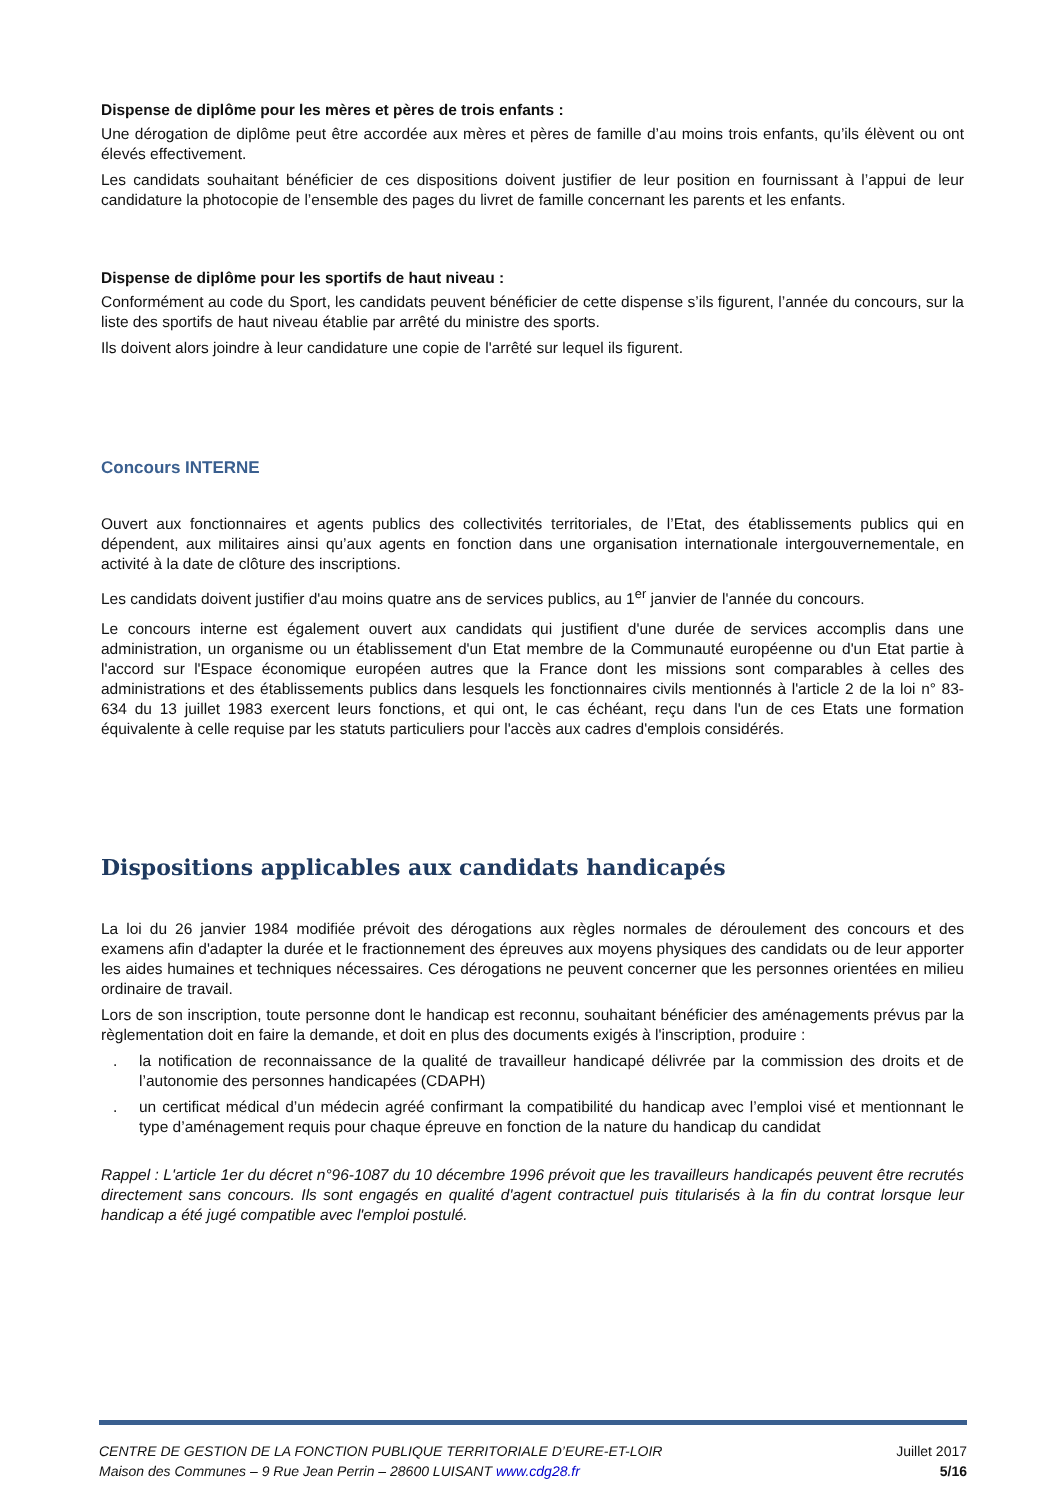Dispense de diplôme pour les mères et pères de trois enfants :
Une dérogation de diplôme peut être accordée aux mères et pères de famille d’au moins trois enfants, qu’ils élèvent ou ont élevés effectivement.
Les candidats souhaitant bénéficier de ces dispositions doivent justifier de leur position en fournissant à l’appui de leur candidature la photocopie de l’ensemble des pages du livret de famille concernant les parents et les enfants.
Dispense de diplôme pour les sportifs de haut niveau :
Conformément au code du Sport, les candidats peuvent bénéficier de cette dispense s’ils figurent, l’année du concours, sur la liste des sportifs de haut niveau établie par arrêté du ministre des sports.
Ils doivent alors joindre à leur candidature une copie de l'arrêté sur lequel ils figurent.
Concours INTERNE
Ouvert aux fonctionnaires et agents publics des collectivités territoriales, de l’Etat, des établissements publics qui en dépendent, aux militaires ainsi qu’aux agents en fonction dans une organisation internationale intergouvernementale, en activité à la date de clôture des inscriptions.
Les candidats doivent justifier d'au moins quatre ans de services publics, au 1<sup>er</sup> janvier de l'année du concours.
Le concours interne est également ouvert aux candidats qui justifient d'une durée de services accomplis dans une administration, un organisme ou un établissement d'un Etat membre de la Communauté européenne ou d'un Etat partie à l'accord sur l'Espace économique européen autres que la France dont les missions sont comparables à celles des administrations et des établissements publics dans lesquels les fonctionnaires civils mentionnés à l'article 2 de la loi n° 83-634 du 13 juillet 1983 exercent leurs fonctions, et qui ont, le cas échéant, reçu dans l'un de ces Etats une formation équivalente à celle requise par les statuts particuliers pour l'accès aux cadres d'emplois considérés.
Dispositions applicables aux candidats handicapés
La loi du 26 janvier 1984 modifiée prévoit des dérogations aux règles normales de déroulement des concours et des examens afin d'adapter la durée et le fractionnement des épreuves aux moyens physiques des candidats ou de leur apporter les aides humaines et techniques nécessaires. Ces dérogations ne peuvent concerner que les personnes orientées en milieu ordinaire de travail.
Lors de son inscription, toute personne dont le handicap est reconnu, souhaitant bénéficier des aménagements prévus par la règlementation doit en faire la demande, et doit en plus des documents exigés à l'inscription, produire :
. la notification de reconnaissance de la qualité de travailleur handicapé délivrée par la commission des droits et de l’autonomie des personnes handicapées (CDAPH)
. un certificat médical d’un médecin agréé confirmant la compatibilité du handicap avec l’emploi visé et mentionnant le type d’aménagement requis pour chaque épreuve en fonction de la nature du handicap du candidat
Rappel : L'article 1er du décret n°96-1087 du 10 décembre 1996 prévoit que les travailleurs handicapés peuvent être recrutés directement sans concours. Ils sont engagés en qualité d'agent contractuel puis titularisés à la fin du contrat lorsque leur handicap a été jugé compatible avec l'emploi postulé.
CENTRE DE GESTION DE LA FONCTION PUBLIQUE TERRITORIALE D’EURE-ET-LOIR Juillet 2017
Maison des Communes – 9 Rue Jean Perrin – 28600 LUISANT www.cdg28.fr 5/16